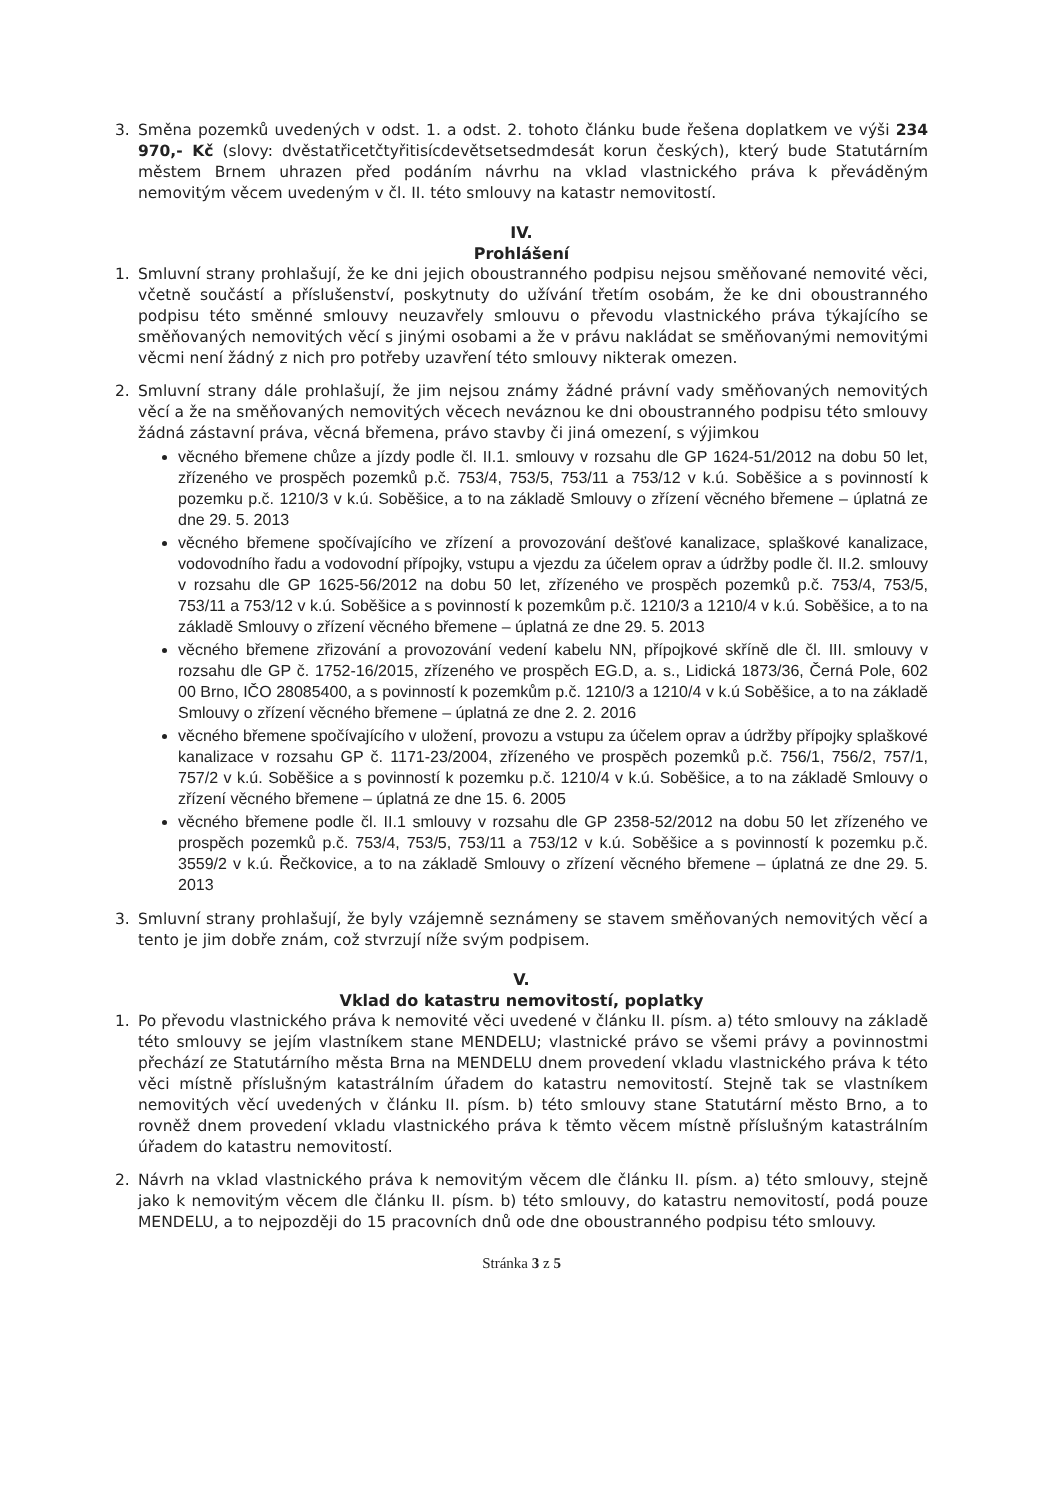3. Směna pozemků uvedených v odst. 1. a odst. 2. tohoto článku bude řešena doplatkem ve výši 234 970,- Kč (slovy: dvěstatřicetčtyřitisícdevětsetsedmdesát korun českých), který bude Statutárním městem Brnem uhrazen před podáním návrhu na vklad vlastnického práva k převáděným nemovitým věcem uvedeným v čl. II. této smlouvy na katastr nemovitostí.
IV.
Prohlášení
1. Smluvní strany prohlašují, že ke dni jejich oboustranného podpisu nejsou směňované nemovité věci, včetně součástí a příslušenství, poskytnuty do užívání třetím osobám, že ke dni oboustranného podpisu této směnné smlouvy neuzavřely smlouvu o převodu vlastnického práva týkajícího se směňovaných nemovitých věcí s jinými osobami a že v právu nakládat se směňovanými nemovitými věcmi není žádný z nich pro potřeby uzavření této smlouvy nikterak omezen.
2. Smluvní strany dále prohlašují, že jim nejsou známy žádné právní vady směňovaných nemovitých věcí a že na směňovaných nemovitých věcech neváznou ke dni oboustranného podpisu této smlouvy žádná zástavní práva, věcná břemena, právo stavby či jiná omezení, s výjimkou
věcného břemene chůze a jízdy podle čl. II.1. smlouvy v rozsahu dle GP 1624-51/2012 na dobu 50 let, zřízeného ve prospěch pozemků p.č. 753/4, 753/5, 753/11 a 753/12 v k.ú. Soběšice a s povinností k pozemku p.č. 1210/3 v k.ú. Soběšice, a to na základě Smlouvy o zřízení věcného břemene – úplatná ze dne 29. 5. 2013
věcného břemene spočívajícího ve zřízení a provozování dešťové kanalizace, splaškové kanalizace, vodovodního řadu a vodovodní přípojky, vstupu a vjezdu za účelem oprav a údržby podle čl. II.2. smlouvy v rozsahu dle GP 1625-56/2012 na dobu 50 let, zřízeného ve prospěch pozemků p.č. 753/4, 753/5, 753/11 a 753/12 v k.ú. Soběšice a s povinností k pozemkům p.č. 1210/3 a 1210/4 v k.ú. Soběšice, a to na základě Smlouvy o zřízení věcného břemene – úplatná ze dne 29. 5. 2013
věcného břemene zřizování a provozování vedení kabelu NN, přípojkové skříně dle čl. III. smlouvy v rozsahu dle GP č. 1752-16/2015, zřízeného ve prospěch EG.D, a. s., Lidická 1873/36, Černá Pole, 602 00 Brno, IČO 28085400, a s povinností k pozemkům p.č. 1210/3 a 1210/4 v k.ú Soběšice, a to na základě Smlouvy o zřízení věcného břemene – úplatná ze dne 2. 2. 2016
věcného břemene spočívajícího v uložení, provozu a vstupu za účelem oprav a údržby přípojky splaškové kanalizace v rozsahu GP č. 1171-23/2004, zřízeného ve prospěch pozemků p.č. 756/1, 756/2, 757/1, 757/2 v k.ú. Soběšice a s povinností k pozemku p.č. 1210/4 v k.ú. Soběšice, a to na základě Smlouvy o zřízení věcného břemene – úplatná ze dne 15. 6. 2005
věcného břemene podle čl. II.1 smlouvy v rozsahu dle GP 2358-52/2012 na dobu 50 let zřízeného ve prospěch pozemků p.č. 753/4, 753/5, 753/11 a 753/12 v k.ú. Soběšice a s povinností k pozemku p.č. 3559/2 v k.ú. Řečkovice, a to na základě Smlouvy o zřízení věcného břemene – úplatná ze dne 29. 5. 2013
3. Smluvní strany prohlašují, že byly vzájemně seznámeny se stavem směňovaných nemovitých věcí a tento je jim dobře znám, což stvrzují níže svým podpisem.
V.
Vklad do katastru nemovitostí, poplatky
1. Po převodu vlastnického práva k nemovité věci uvedené v článku II. písm. a) této smlouvy na základě této smlouvy se jejím vlastníkem stane MENDELU; vlastnické právo se všemi právy a povinnostmi přechází ze Statutárního města Brna na MENDELU dnem provedení vkladu vlastnického práva k této věci místně příslušným katastrálním úřadem do katastru nemovitostí. Stejně tak se vlastníkem nemovitých věcí uvedených v článku II. písm. b) této smlouvy stane Statutární město Brno, a to rovněž dnem provedení vkladu vlastnického práva k těmto věcem místně příslušným katastrálním úřadem do katastru nemovitostí.
2. Návrh na vklad vlastnického práva k nemovitým věcem dle článku II. písm. a) této smlouvy, stejně jako k nemovitým věcem dle článku II. písm. b) této smlouvy, do katastru nemovitostí, podá pouze MENDELU, a to nejpozději do 15 pracovních dnů ode dne oboustranného podpisu této smlouvy.
Stránka 3 z 5